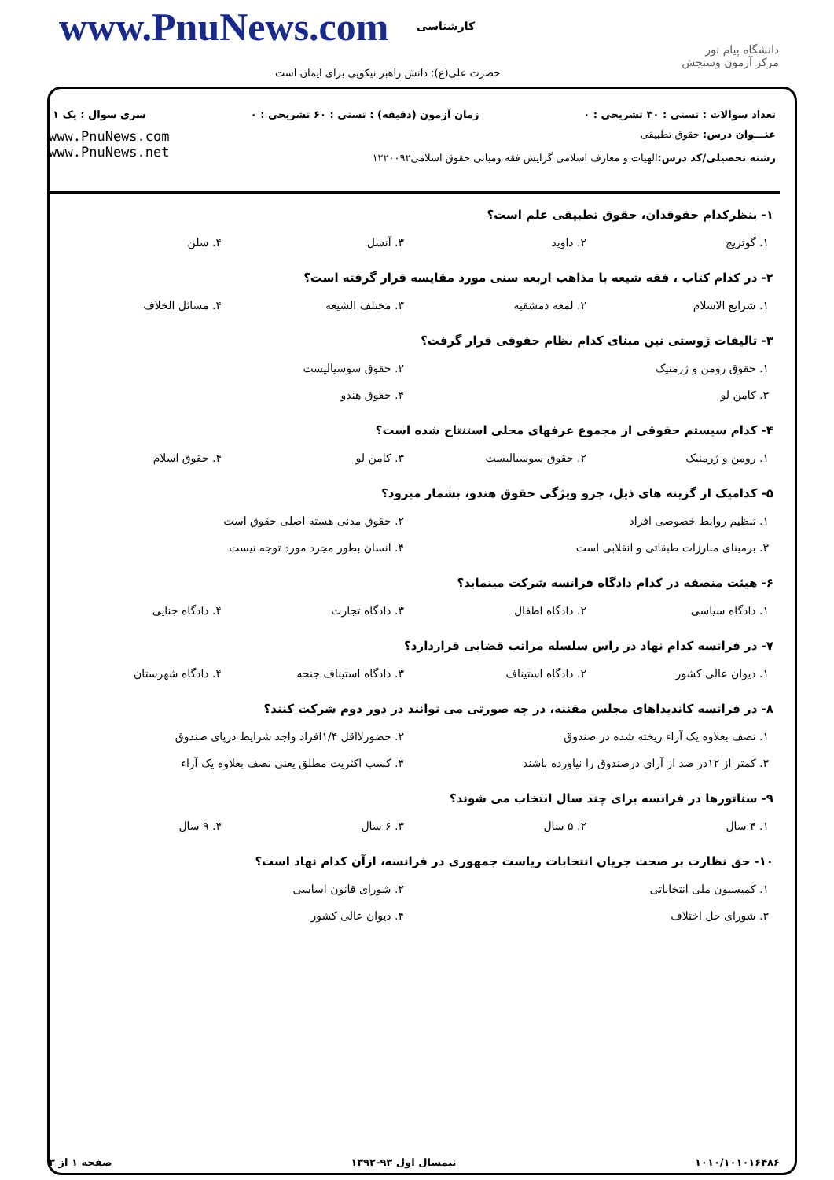www.PnuNews.com کارشناسی
حضرت علی(ع): دانش راهبر نیکویی برای ایمان است
دانشگاه پیام نور
مرکز آزمون وسنجش
تعداد سوالات : تستی : ۳۰ تشریحی : ۰ زمان آزمون (دقیقه) : تستی : ۶۰ تشریحی : ۰ سری سوال : یک ۱
عنـــوان درس: حقوق تطبیقی
رشته تحصیلی/کد درس: الهیات و معارف اسلامی گرایش فقه ومبانی حقوق اسلامی۱۲۲۰۰۹۲
www.PnuNews.com
www.PnuNews.net
۱- بنظرکدام حقوقدان، حقوق تطبیقی علم است؟
| ۱. گوتریج | ۲. داوید | ۳. آنسل | ۴. سلن |
۲- در کدام کتاب ، فقه شیعه با مذاهب اربعه سنی مورد مقایسه قرار گرفته است؟
| ۱. شرایع الاسلام | ۲. لمعه دمشقیه | ۳. مختلف الشیعه | ۴. مسائل الخلاف |
۳- تالیفات ژوستی نین مبنای کدام نظام حقوقی قرار گرفت؟
| ۱. حقوق رومن و ژرمنیک | ۲. حقوق سوسیالیست |
| ۳. کامن لو | ۴. حقوق هندو |
۴- کدام سیستم حقوقی از مجموع عرفهای محلی استنتاج شده است؟
| ۱. رومن و ژرمنیک | ۲. حقوق سوسیالیست | ۳. کامن لو | ۴. حقوق اسلام |
۵- کدامیک از گزینه های ذیل، جزو ویژگی حقوق هندو، بشمار میرود؟
| ۱. تنظیم روابط خصوصی افراد | ۲. حقوق مدنی هسته اصلی حقوق است |
| ۳. برمبنای مبارزات طبقاتی و انقلابی است | ۴. انسان بطور مجرد مورد توجه نیست |
۶- هیئت منصفه در کدام دادگاه فرانسه شرکت مینماید؟
| ۱. دادگاه سیاسی | ۲. دادگاه اطفال | ۳. دادگاه تجارت | ۴. دادگاه جنایی |
۷- در فرانسه کدام نهاد در راس سلسله مراتب قضایی قراردارد؟
| ۱. دیوان عالی کشور | ۲. دادگاه استیناف | ۳. دادگاه استیناف جنحه | ۴. دادگاه شهرستان |
۸- در فرانسه کاندیداهای مجلس مقننه، در چه صورتی می توانند در دور دوم شرکت کنند؟
| ۱. نصف بعلاوه یک آراء ریخته شده در صندوق | ۲. حضورلااقل ۱/۴افراد واجد شرایط درپای صندوق |
| ۳. کمتر از ۱۲در صد از آرای درصندوق را نیاورده باشند | ۴. کسب اکثریت مطلق یعنی نصف بعلاوه یک آراء |
۹- سناتورها در فرانسه برای چند سال انتخاب می شوند؟
| ۱. ۴ سال | ۲. ۵ سال | ۳. ۶ سال | ۴. ۹ سال |
۱۰- حق نظارت بر صحت جریان انتخابات ریاست جمهوری در فرانسه، ازآن کدام نهاد است؟
| ۱. کمیسیون ملی انتخاباتی | ۲. شورای قانون اساسی |
| ۳. شورای حل اختلاف | ۴. دیوان عالی کشور |
۱۰۱۰/۱۰۱۰۱۶۴۸۶ نیمسال اول ۹۳-۱۳۹۲ صفحه ۱ از ۳